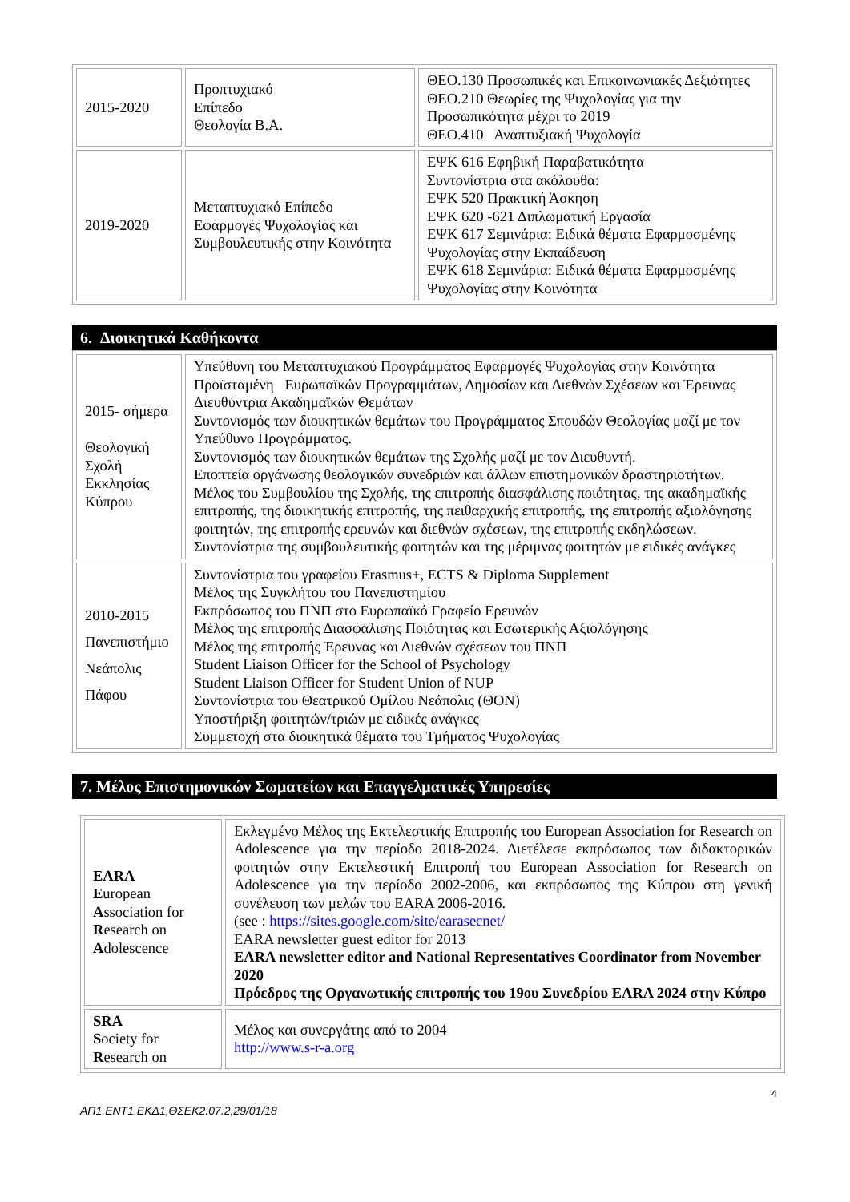| 2015-2020 | Προπτυχιακό Επίπεδο Θεολογία Β.Α. | ΘΕΟ.130 Προσωπικές και Επικοινωνιακές Δεξιότητες ΘΕΟ.210 Θεωρίες της Ψυχολογίας για την Προσωπικότητα μέχρι το 2019 ΘΕΟ.410 Αναπτυξιακή Ψυχολογία |
| 2019-2020 | Μεταπτυχιακό Επίπεδο Εφαρμογές Ψυχολογίας και Συμβουλευτικής στην Κοινότητα | ΕΨΚ 616 Εφηβική Παραβατικότητα Συντονίστρια στα ακόλουθα: ΕΨΚ 520 Πρακτική Άσκηση ΕΨΚ 620 -621 Διπλωματική Εργασία ΕΨΚ 617 Σεμινάρια: Ειδικά θέματα Εφαρμοσμένης Ψυχολογίας στην Εκπαίδευση ΕΨΚ 618 Σεμινάρια: Ειδικά θέματα Εφαρμοσμένης Ψυχολογίας στην Κοινότητα |
6. Διοικητικά Καθήκοντα
| 2015- σήμερα Θεολογική Σχολή Εκκλησίας Κύπρου | Υπεύθυνη του Μεταπτυχιακού Προγράμματος Εφαρμογές Ψυχολογίας στην Κοινότητα Προϊσταμένη Ευρωπαϊκών Προγραμμάτων, Δημοσίων και Διεθνών Σχέσεων και Έρευνας Διευθύντρια Ακαδημαϊκών Θεμάτων Συντονισμός των διοικητικών θεμάτων του Προγράμματος Σπουδών Θεολογίας μαζί με τον Υπεύθυνο Προγράμματος. Συντονισμός των διοικητικών θεμάτων της Σχολής μαζί με τον Διευθυντή. Εποπτεία οργάνωσης θεολογικών συνεδριών και άλλων επιστημονικών δραστηριοτήτων. Μέλος του Συμβουλίου της Σχολής, της επιτροπής διασφάλισης ποιότητας, της ακαδημαϊκής επιτροπής, της διοικητικής επιτροπής, της πειθαρχικής επιτροπής, της επιτροπής αξιολόγησης φοιτητών, της επιτροπής ερευνών και διεθνών σχέσεων, της επιτροπής εκδηλώσεων. Συντονίστρια της συμβουλευτικής φοιτητών και της μέριμνας φοιτητών με ειδικές ανάγκες |
| 2010-2015 Πανεπιστήμιο Νεάπολις Πάφου | Συντονίστρια του γραφείου Erasmus+, ECTS & Diploma Supplement Μέλος της Συγκλήτου του Πανεπιστημίου Εκπρόσωπος του ΠΝΠ στο Ευρωπαϊκό Γραφείο Ερευνών Μέλος της επιτροπής Διασφάλισης Ποιότητας και Εσωτερικής Αξιολόγησης Μέλος της επιτροπής Έρευνας και Διεθνών σχέσεων του ΠΝΠ Student Liaison Officer for the School of Psychology Student Liaison Officer for Student Union of NUP Συντονίστρια του Θεατρικού Ομίλου Νεάπολις (ΘΟΝ) Υποστήριξη φοιτητών/τριών με ειδικές ανάγκες Συμμετοχή στα διοικητικά θέματα του Τμήματος Ψυχολογίας |
7. Μέλος Επιστημονικών Σωματείων και Επαγγελματικές Υπηρεσίες
| EARA E uropean A ssociation for R esearch on A dolescence | Εκλεγμένο Μέλος της Εκτελεστικής Επιτροπής του European Association for Research on Adolescence για την περίοδο 2018-2024. Διετέλεσε εκπρόσωπος των διδακτορικών φοιτητών στην Εκτελεστική Επιτροπή του European Association for Research on Adolescence για την περίοδο 2002-2006, και εκπρόσωπος της Κύπρου στη γενική συνέλευση των μελών του EARA 2006-2016. (see : https://sites.google.com/site/earasecnet/ EARA newsletter guest editor for 2013 EARA newsletter editor and National Representatives Coordinator from November 2020 Πρόεδρος της Οργανωτικής επιτροπής του 19ου Συνεδρίου EARA 2024 στην Κύπρο |
| SRA S ociety for R esearch on | Μέλος και συνεργάτης από το 2004 http://www.s-r-a.org |
4
ΑΠ1.ΕΝΤ1.ΕΚΔ1,ΘΣΕΚ2.07.2,29/01/18